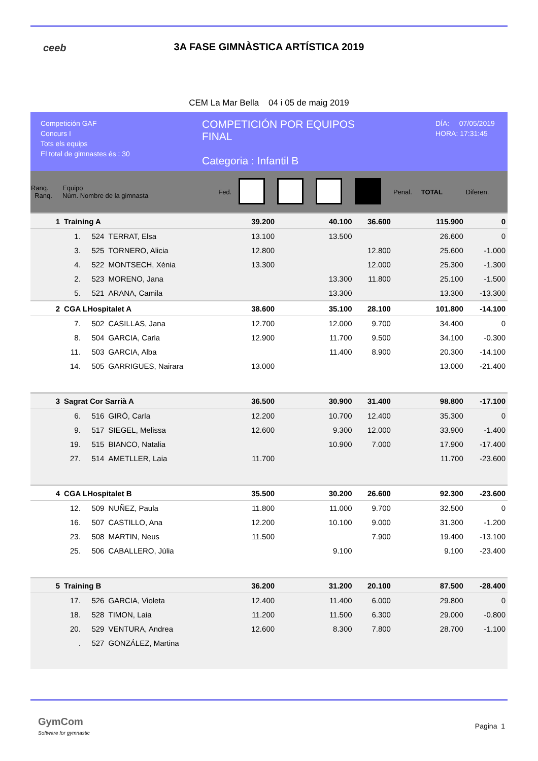ceeb
3A FASE GIMNÀSTICA ARTÍSTICA 2019
CEM La Mar Bella 04 i 05 de maig 2019
Competición GAF
Concurs I
Tots els equips
El total de gimnastes és : 30
COMPETICIÓN POR EQUIPOS
FINAL
Categoria : Infantil B
DÍA: 07/05/2019
HORA: 17:31:45
| Ranq. Ranq. | Equipo Núm. Nombre de la gimnasta | | | Fed. | | | | | Penal. | TOTAL | Diferen. |
| --- | --- | --- | --- | --- | --- | --- | --- | --- | --- | --- | --- |
| 1 | Training A | | | | 39.200 | | 40.100 | 36.600 | | 115.900 | 0 |
| | 1. | 524 | TERRAT, Elsa | | 13.100 | | 13.500 | | | 26.600 | 0 |
| | 3. | 525 | TORNERO, Alicia | | 12.800 | | | 12.800 | | 25.600 | -1.000 |
| | 4. | 522 | MONTSECH, Xènia | | 13.300 | | | 12.000 | | 25.300 | -1.300 |
| | 2. | 523 | MORENO, Jana | | | | 13.300 | 11.800 | | 25.100 | -1.500 |
| | 5. | 521 | ARANA, Camila | | | | 13.300 | | | 13.300 | -13.300 |
| 2 | CGA LHospitalet A | | | | 38.600 | | 35.100 | 28.100 | | 101.800 | -14.100 |
| | 7. | 502 | CASILLAS, Jana | | 12.700 | | 12.000 | 9.700 | | 34.400 | 0 |
| | 8. | 504 | GARCIA, Carla | | 12.900 | | 11.700 | 9.500 | | 34.100 | -0.300 |
| | 11. | 503 | GARCIA, Alba | | | | 11.400 | 8.900 | | 20.300 | -14.100 |
| | 14. | 505 | GARRIGUES, Nairara | | 13.000 | | | | | 13.000 | -21.400 |
| 3 | Sagrat Cor Sarrià A | | | | 36.500 | | 30.900 | 31.400 | | 98.800 | -17.100 |
| | 6. | 516 | GIRÓ, Carla | | 12.200 | | 10.700 | 12.400 | | 35.300 | 0 |
| | 9. | 517 | SIEGEL, Melissa | | 12.600 | | 9.300 | 12.000 | | 33.900 | -1.400 |
| | 19. | 515 | BIANCO, Natalia | | | | 10.900 | 7.000 | | 17.900 | -17.400 |
| | 27. | 514 | AMETLLER, Laia | | 11.700 | | | | | 11.700 | -23.600 |
| 4 | CGA LHospitalet B | | | | 35.500 | | 30.200 | 26.600 | | 92.300 | -23.600 |
| | 12. | 509 | NUÑEZ, Paula | | 11.800 | | 11.000 | 9.700 | | 32.500 | 0 |
| | 16. | 507 | CASTILLO, Ana | | 12.200 | | 10.100 | 9.000 | | 31.300 | -1.200 |
| | 23. | 508 | MARTIN, Neus | | 11.500 | | | 7.900 | | 19.400 | -13.100 |
| | 25. | 506 | CABALLERO, Júlia | | | | 9.100 | | | 9.100 | -23.400 |
| 5 | Training B | | | | 36.200 | | 31.200 | 20.100 | | 87.500 | -28.400 |
| | 17. | 526 | GARCIA, Violeta | | 12.400 | | 11.400 | 6.000 | | 29.800 | 0 |
| | 18. | 528 | TIMON, Laia | | 11.200 | | 11.500 | 6.300 | | 29.000 | -0.800 |
| | 20. | 529 | VENTURA, Andrea | | 12.600 | | 8.300 | 7.800 | | 28.700 | -1.100 |
| | . | 527 | GONZÁLEZ, Martina | | | | | | | | |
GymCom
Software for gymnastic
Pagina 1